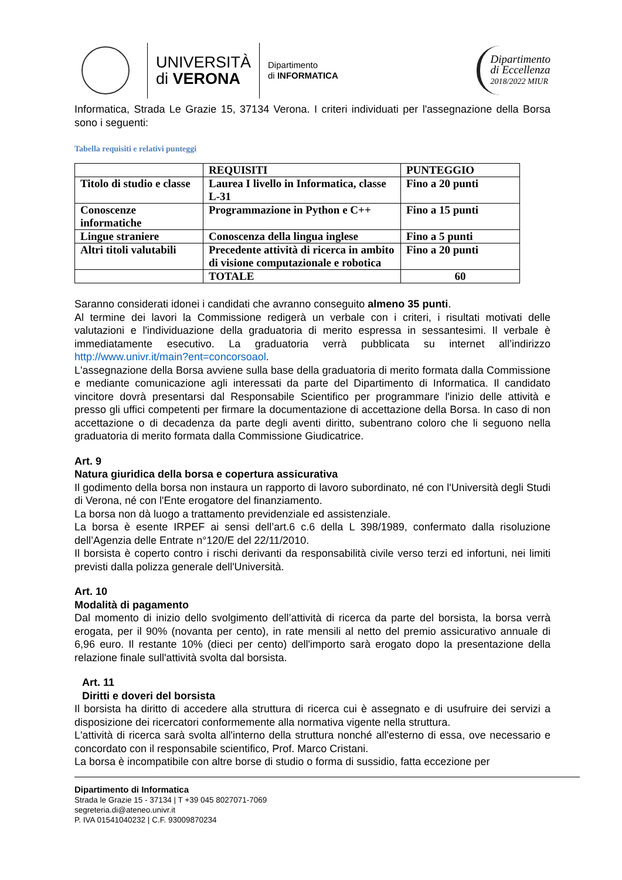UNIVERSITÀ
di VERONA
Dipartimento
di INFORMATICA
Dipartimento
di Eccellenza
2018/2022 MIUR
Informatica, Strada Le Grazie 15, 37134 Verona. I criteri individuati per l'assegnazione della Borsa sono i seguenti:
Tabella requisiti e relativi punteggi
| | REQUISITI | PUNTEGGIO |
| Titolo di studio e classe | Laurea I livello in Informatica, classe L-31 | Fino a 20 punti |
| Conoscenze informatiche | Programmazione in Python e C++ | Fino a 15 punti |
| Lingue straniere | Conoscenza della lingua inglese | Fino a 5 punti |
| Altri titoli valutabili | Precedente attività di ricerca in ambito di visione computazionale e robotica | Fino a 20 punti |
| | TOTALE | 60 |
Saranno considerati idonei i candidati che avranno conseguito almeno 35 punti.
Al termine dei lavori la Commissione redigerà un verbale con i criteri, i risultati motivati delle valutazioni e l'individuazione della graduatoria di merito espressa in sessantesimi. Il verbale è immediatamente esecutivo. La graduatoria verrà pubblicata su internet all’indirizzo http://www.univr.it/main?ent=concorsoaol.
L'assegnazione della Borsa avviene sulla base della graduatoria di merito formata dalla Commissione e mediante comunicazione agli interessati da parte del Dipartimento di Informatica. Il candidato vincitore dovrà presentarsi dal Responsabile Scientifico per programmare l'inizio delle attività e presso gli uffici competenti per firmare la documentazione di accettazione della Borsa. In caso di non accettazione o di decadenza da parte degli aventi diritto, subentrano coloro che li seguono nella graduatoria di merito formata dalla Commissione Giudicatrice.
Art. 9
Natura giuridica della borsa e copertura assicurativa
Il godimento della borsa non instaura un rapporto di lavoro subordinato, né con l'Università degli Studi di Verona, né con l'Ente erogatore del finanziamento.
La borsa non dà luogo a trattamento previdenziale ed assistenziale.
La borsa è esente IRPEF ai sensi dell’art.6 c.6 della L 398/1989, confermato dalla risoluzione dell’Agenzia delle Entrate n°120/E del 22/11/2010.
Il borsista è coperto contro i rischi derivanti da responsabilità civile verso terzi ed infortuni, nei limiti previsti dalla polizza generale dell'Università.
Art. 10
Modalità di pagamento
Dal momento di inizio dello svolgimento dell’attività di ricerca da parte del borsista, la borsa verrà erogata, per il 90% (novanta per cento), in rate mensili al netto del premio assicurativo annuale di 6,96 euro. Il restante 10% (dieci per cento) dell'importo sarà erogato dopo la presentazione della relazione finale sull'attività svolta dal borsista.
Art. 11
Diritti e doveri del borsista
Il borsista ha diritto di accedere alla struttura di ricerca cui è assegnato e di usufruire dei servizi a disposizione dei ricercatori conformemente alla normativa vigente nella struttura.
L'attività di ricerca sarà svolta all'interno della struttura nonché all'esterno di essa, ove necessario e concordato con il responsabile scientifico, Prof. Marco Cristani.
La borsa è incompatibile con altre borse di studio o forma di sussidio, fatta eccezione per
Dipartimento di Informatica
Strada le Grazie 15 - 37134 | T +39 045 8027071-7069
segreteria.di@ateneo.univr.it
P. IVA 01541040232 | C.F. 93009870234